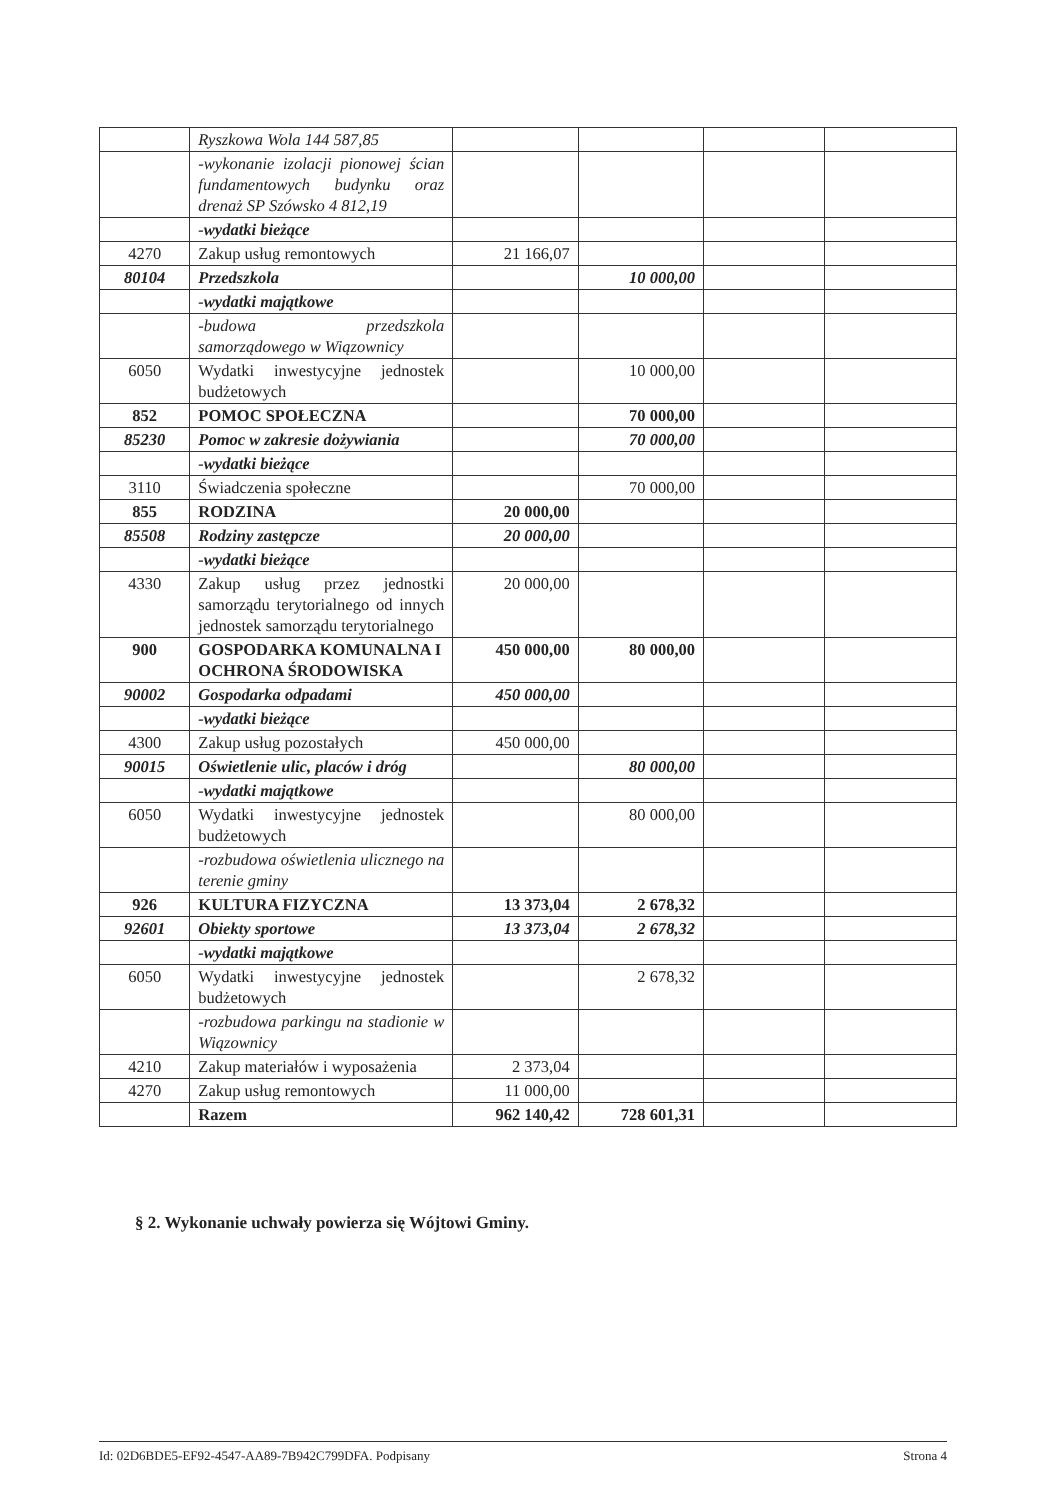| | Ryszkowa Wola 144 587,85 | | | | |
| | -wykonanie izolacji pionowej ścian fundamentowych budynku oraz drenaż SP Szówsko 4 812,19 | | | | |
| | -wydatki bieżące | | | | |
| 4270 | Zakup usług remontowych | 21 166,07 | | | |
| 80104 | Przedszkola | | 10 000,00 | | |
| | -wydatki majątkowe | | | | |
| | -budowa przedszkola samorządowego w Wiązownicy | | | | |
| 6050 | Wydatki inwestycyjne jednostek budżetowych | | 10 000,00 | | |
| 852 | POMOC SPOŁECZNA | | 70 000,00 | | |
| 85230 | Pomoc w zakresie dożywiania | | 70 000,00 | | |
| | -wydatki bieżące | | | | |
| 3110 | Świadczenia społeczne | | 70 000,00 | | |
| 855 | RODZINA | 20 000,00 | | | |
| 85508 | Rodziny zastępcze | 20 000,00 | | | |
| | -wydatki bieżące | | | | |
| 4330 | Zakup usług przez jednostki samorządu terytorialnego od innych jednostek samorządu terytorialnego | 20 000,00 | | | |
| 900 | GOSPODARKA KOMUNALNA I OCHRONA ŚRODOWISKA | 450 000,00 | 80 000,00 | | |
| 90002 | Gospodarka odpadami | 450 000,00 | | | |
| | -wydatki bieżące | | | | |
| 4300 | Zakup usług pozostałych | 450 000,00 | | | |
| 90015 | Oświetlenie ulic, placów i dróg | | 80 000,00 | | |
| | -wydatki majątkowe | | | | |
| 6050 | Wydatki inwestycyjne jednostek budżetowych | | 80 000,00 | | |
| | -rozbudowa oświetlenia ulicznego na terenie gminy | | | | |
| 926 | KULTURA FIZYCZNA | 13 373,04 | 2 678,32 | | |
| 92601 | Obiekty sportowe | 13 373,04 | 2 678,32 | | |
| | -wydatki majątkowe | | | | |
| 6050 | Wydatki inwestycyjne jednostek budżetowych | | 2 678,32 | | |
| | -rozbudowa parkingu na stadionie w Wiązownicy | | | | |
| 4210 | Zakup materiałów i wyposażenia | 2 373,04 | | | |
| 4270 | Zakup usług remontowych | 11 000,00 | | | |
| | Razem | 962 140,42 | 728 601,31 | | |
§ 2. Wykonanie uchwały powierza się Wójtowi Gminy.
Id: 02D6BDE5-EF92-4547-AA89-7B942C799DFA. Podpisany Strona 4